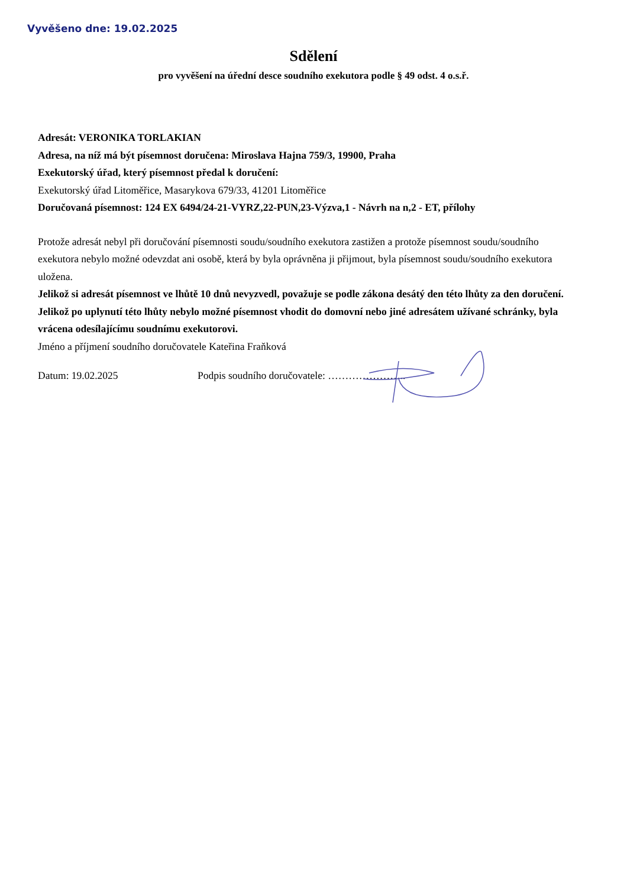Vyvěšeno dne: 19.02.2025
Sdělení
pro vyvěšení na úřední desce soudního exekutora podle § 49 odst. 4 o.s.ř.
Adresát: VERONIKA TORLAKIAN
Adresa, na níž má být písemnost doručena: Miroslava Hajna 759/3, 19900, Praha
Exekutorský úřad, který písemnost předal k doručení:
Exekutorský úřad Litoměřice, Masarykova 679/33, 41201 Litoměřice
Doručovaná písemnost: 124 EX 6494/24-21-VYRZ,22-PUN,23-Výzva,1 - Návrh na n,2 - ET, přílohy
Protože adresát nebyl při doručování písemnosti soudu/soudního exekutora zastižen a protože písemnost soudu/soudního exekutora nebylo možné odevzdat ani osobě, která by byla oprávněna ji přijmout, byla písemnost soudu/soudního exekutora uložena.
Jelikož si adresát písemnost ve lhůtě 10 dnů nevyzvedl, považuje se podle zákona desátý den této lhůty za den doručení. Jelikož po uplynutí této lhůty nebylo možné písemnost vhodit do domovní nebo jiné adresátem užívané schránky, byla vrácena odesílajícímu soudnímu exekutorovi.
Jméno a příjmení soudního doručovatele Kateřina Fraňková
Datum: 19.02.2025 Podpis soudního doručovatele: …………………..